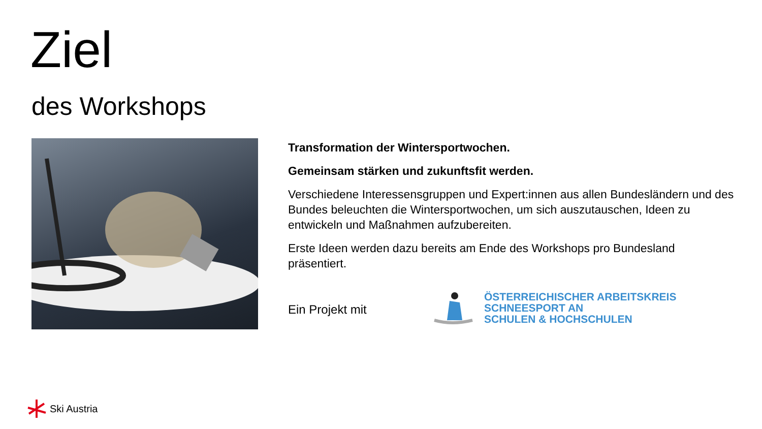Ziel
des Workshops
Transformation der Wintersportwochen.
Gemeinsam stärken und zukunftsfit werden.
Verschiedene Interessensgruppen und Expert:innen aus allen Bundesländern und des Bundes beleuchten die Wintersportwochen, um sich auszutauschen, Ideen zu entwickeln und Maßnahmen aufzubereiten.
Erste Ideen werden dazu bereits am Ende des Workshops pro Bundesland präsentiert.
Ein Projekt mit
ÖSTERREICHISCHER ARBEITSKREIS
SCHNEESPORT AN
SCHULEN & HOCHSCHULEN
Ski Austria